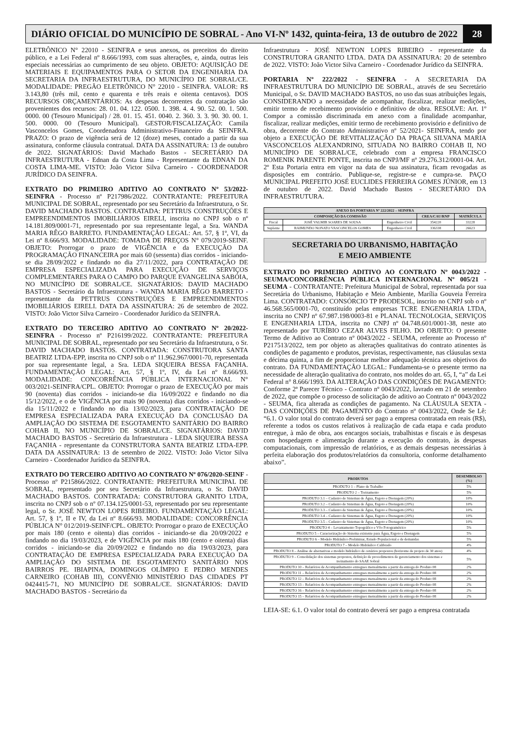DIÁRIO OFICIAL DO MUNICÍPIO DE SOBRAL - Ano VI-Nº 1432, quinta-feira, 13 de outubro de 2022
28
ELETRÔNICO N° 22010 - SEINFRA e seus anexos, os preceitos do direito público, e a Lei Federal nº 8.666/1993, com suas alterações, e, ainda, outras leis especiais necessárias ao cumprimento de seu objeto. OBJETO: AQUISIÇÃO DE MATERIAIS E EQUIPAMENTOS PARA O SETOR DA ENGENHARIA DA SECRETARIA DA INFRAESTRUTURA, DO MUNICÍPIO DE SOBRAL/CE. MODALIDADE: PREGÃO ELETRÔNICO N° 22010 - SEINFRA. VALOR: R$ 3.143,80 (três mil, cento e quarenta e três reais e oitenta centavos). DOS RECURSOS ORÇAMENTÁRIOS: As despesas decorrentes da contratação são provenientes dos recursos: 28. 01. 04. 122. 0500. 1. 398. 4. 4. 90. 52. 00. 1. 500. 0000. 00 (Tesouro Municipal) / 28. 01. 15. 451. 0040. 2. 360. 3. 3. 90. 30. 00. 1. 500. 0000. 00 (Tesouro Municipal). GESTOR/FISCALIZAÇÃO: Camila Vasconcelos Gomes, Coordenadora Administrativo-Financeiro da SEINFRA. PRAZO: O prazo de vigência será de 12 (doze) meses, contado a partir da sua assinatura, conforme cláusula contratual. DATA DA ASSINATURA: 13 de outubro de 2022. SIGNATÁRIOS: David Machado Bastos - SECRETÁRIO DA INFRAESTRUTURA - Ednan da Costa Lima - Representante da EDNAN DA COSTA LIMA-ME. VISTO: João Victor Silva Carneiro - COORDENADOR JURÍDICO DA SEINFRA.
EXTRATO DO PRIMEIRO ADITIVO AO CONTRATO Nº 53/2022-SEINFRA - Processo nº P217986/2022. CONTRATANTE: PREFEITURA MUNICIPAL DE SOBRAL, representado por seu Secretário da Infraestrutura, o Sr. DAVID MACHADO BASTOS. CONTRATADA: PETTRUS CONSTRUÇÕES E EMPREENDIMENTOS IMOBILIÁRIOS EIRELI, inscrita no CNPJ sob o nº 14.181.809/0001-71, representado por sua representante legal, a Sra. WANDA MARIA RÊGO BARRETO. FUNDAMENTAÇÃO LEGAL: Art. 57, § 1º, VI, da Lei nº 8.666/93. MODALIDADE: TOMADA DE PREÇOS N° 079/2019-SEINF. OBJETO: Prorrogar o prazo de VIGÊNCIA e da EXECUÇÃO DA PROGRAMAÇÃO FINANCEIRA por mais 60 (sessenta) dias corridos - iniciando-se dia 28/09/2022 e findando no dia 27/11/2022, para CONTRATAÇÃO DE EMPRESA ESPECIALIZADA PARA EXECUÇÃO DE SERVIÇOS COMPLEMENTARES PARA O CAMPO DO PARQUE EVANGELINA SABÓIA, NO MUNICÍPIO DE SOBRAL/CE. SIGNATÁRIOS: DAVID MACHADO BASTOS - Secretário da Infraestrutura - WANDA MARIA RÊGO BARRETO - representante da PETTRUS CONSTRUÇÕES E EMPREENDIMENTOS IMOBILIÁRIOS EIRELI. DATA DA ASSINATURA: 26 de setembro de 2022. VISTO: João Victor Silva Carneiro - Coordenador Jurídico da SEINFRA.
EXTRATO DO TERCEIRO ADITIVO AO CONTRATO Nº 20/2022-SEINFRA - Processo nº P216199/2022. CONTRATANTE: PREFEITURA MUNICIPAL DE SOBRAL, representado por seu Secretário da Infraestrutura, o Sr. DAVID MACHADO BASTOS. CONTRATADA: CONSTRUTORA SANTA BEATRIZ LTDA-EPP, inscrita no CNPJ sob o nº 11.962.967/0001-70, representada por sua representante legal, a Sra. LEDA SIQUEIRA BESSA FAÇANHA. FUNDAMENTAÇÃO LEGAL: Art. 57, § 1º, IV, da Lei nº 8.666/93. MODALIDADE: CONCORRÊNCIA PÚBLICA INTERNACIONAL N° 003/2021-SEINFRA/CPL. OBJETO: Prorrogar o prazo de EXECUÇÃO por mais 90 (noventa) dias corridos - iniciando-se dia 16/09/2022 e findando no dia 15/12/2022, e o de VIGÊNCIA por mais 90 (noventa) dias corridos - iniciando-se dia 15/11/2022 e findando no dia 13/02/2023, para CONTRATAÇÃO DE EMPRESA ESPECIALIZADA PARA EXECUÇÃO DA CONCLUSÃO DA AMPLIAÇÃO DO SISTEMA DE ESGOTAMENTO SANITÁRIO DO BAIRRO COHAB II, NO MUNICÍPIO DE SOBRAL/CE. SIGNATÁRIOS: DAVID MACHADO BASTOS - Secretário da Infraestrutura - LEDA SIQUEIRA BESSA FAÇANHA - representante da CONSTRUTORA SANTA BEATRIZ LTDA-EPP. DATA DA ASSINATURA: 13 de setembro de 2022. VISTO: João Victor Silva Carneiro - Coordenador Jurídico da SEINFRA.
EXTRATO DO TERCEIRO ADITIVO AO CONTRATO Nº 076/2020-SEINF - Processo nº P215866/2022. CONTRATANTE: PREFEITURA MUNICIPAL DE SOBRAL, representado por seu Secretário da Infraestrutura, o Sr. DAVID MACHADO BASTOS. CONTRATADA: CONSTRUTORA GRANITO LTDA, inscrita no CNPJ sob o nº 07.134.125/0001-53, representado por seu representante legal, o Sr. JOSÉ NEWTON LOPES RIBEIRO. FUNDAMENTAÇÃO LEGAL: Art. 57, § 1º, II e IV, da Lei nº 8.666/93. MODALIDADE: CONCORRÊNCIA PÚBLICA N° 012/2019-SEINF/CPL. OBJETO: Prorrogar o prazo de EXECUÇÃO por mais 180 (cento e oitenta) dias corridos - iniciando-se dia 20/09/2022 e findando no dia 19/03/2023, e de VIGÊNCIA por mais 180 (cento e oitenta) dias corridos - iniciando-se dia 20/09/2022 e findando no dia 19/03/2023, para CONTRATAÇÃO DE EMPRESA ESPECIALIZADA PARA EXECUÇÃO DA AMPLIAÇÃO DO SISTEMA DE ESGOTAMENTO SANITÁRIO NOS BAIRROS PE. IBIAPINA, DOMINGOS OLÍMPIO E PEDRO MENDES CARNEIRO (COHAB III), CONVÊNIO MINISTÉRIO DAS CIDADES PT 0424415-71, NO MUNICÍPIO DE SOBRAL/CE. SIGNATÁRIOS: DAVID MACHADO BASTOS - Secretário da
Infraestrutura - JOSÉ NEWTON LOPES RIBEIRO - representante da CONSTRUTORA GRANITO LTDA. DATA DA ASSINATURA: 20 de setembro de 2022. VISTO: João Victor Silva Carneiro - Coordenador Jurídico da SEINFRA.
PORTARIA Nº 222/2022 - SEINFRA - A SECRETARIA DA INFRAESTRUTURA DO MUNICÍPIO DE SOBRAL, através de seu Secretário Municipal, o Sr. DAVID MACHADO BASTOS, no uso das suas atribuições legais, CONSIDERANDO a necessidade de acompanhar, fiscalizar, realizar medições, emitir termo de recebimento provisório e definitivo de obra. RESOLVE: Art. 1º Compor a comissão discriminada em anexo com a finalidade acompanhar, fiscalizar, realizar medições, emitir termo de recebimento provisório e definitivo de obra, decorrente do Contrato Administrativo nº 52/2021- SEINFRA, tendo por objeto a EXECUÇÃO DE REVITALIZAÇÃO DA PRAÇA SILVANA MARIA VASCONCELOS ALEXANDRINO, SITUADA NO BAIRRO COHAB II, NO MUNICÍPIO DE SOBRAL/CE, celebrado com a empresa FRANCISCO ROMENIK PARENTE PONTE, inscrita no CNPJ/MF nº 29.276.312/0001-04. Art. 2º Esta Portaria entra em vigor na data de sua assinatura, ficam revogadas as disposições em contrário. Publique-se, registre-se e cumpra-se. PAÇO MUNICIPAL PREFEITO JOSÉ EUCLIDES FERREIRA GOMES JÚNIOR, em 13 de outubro de 2022. David Machado Bastos - SECRETÁRIO DA INFRAESTRUTURA.
| ANEXO DA PORTARIA Nº 222/2022 – SEINFRA | | | | |
| --- | --- | --- | --- | --- |
| COMPOSIÇÃO DA COMISSÃO | | | CREA/CAU/RNP | MATRÍCULA |
| Fiscal | JOSÉ VALMIR SOARES DE SOUSA | Engenheiro Civil | 354220 | 33228 |
| Suplente | RAIMUNDO NONATO VASCONCELOS GOMES | Engenheiro Civil | 336338 | 26623 |
SECRETARIA DO URBANISMO, HABITAÇÃO
E MEIO AMBIENTE
EXTRATO DO PRIMEIRO ADITIVO AO CONTRATO Nº 0043/2022 - SEUMA/CONCORRÊNCIA PÚBLICA INTERNACIONAL Nº 005/21 - SEUMA - CONTRATANTE: Prefeitura Municipal de Sobral, representada por sua Secretária do Urbanismo, Habitação e Meio Ambiente, Marília Gouveia Ferreira Lima. CONTRATADO: CONSÓRCIO TP PRODESOL, inscrito no CNPJ sob o nº 46.568.565/0001-70, constituído pelas empresas TCRE ENGENHARIA LTDA, inscrita no CNPJ nº 67.987.198/0003-81 e PLANAL TECNOLOGIA, SERVIÇOS E ENGENHARIA LTDA, inscrita no CNPJ nº 04.748.601/0001-38, neste ato representado por TURÍBIO CEZAR ALVES FILHO. DO OBJETO: O presente Termo de Aditivo ao Contrato nº 0043/2022 - SEUMA, referente ao Processo nº P217513/2022, tem por objeto as alterações qualitativas do contrato atinentes às condições de pagamento e produtos, previstas, respectivamente, nas cláusulas sexta e décima quinta, a fim de proporcionar melhor adequação técnica aos objetivos do contrato. DA FUNDAMENTAÇÃO LEGAL: Fundamenta-se o presente termo na necessidade de alteração qualitativa do contrato, nos moldes do art. 65, I, “a” da Lei Federal n° 8.666/1993. DA ALTERAÇÃO DAS CONDIÇÕES DE PAGAMENTO: Conforme 2ª Parecer Técnico - Contrato nº 0043/2022, lavrado em 21 de setembro de 2022, que compõe o processo de solicitação de aditivo ao Contrato nº 0043/2022 - SEUMA, fica alterada as condições de pagamento. Na CLÁUSULA SEXTA - DAS CONDIÇÕES DE PAGAMENTO do Contrato nº 0043/2022, Onde Se Lê: “6.1. O valor total do contrato deverá ser pago a empresa contratada em reais (R$), referente a todos os custos relativos à realização de cada etapa e cada produto entregue, à mão de obra, aos encargos sociais, trabalhistas e fiscais e às despesas com hospedagem e alimentação durante a execução do contrato, às despesas computacionais, com impressão de relatórios, e as demais despesas necessárias à perfeita elaboração dos produtos/relatórios da consultoria, conforme detalhamento abaixo”.
| PRODUTOS | DESEMBOLSO (%) |
| --- | --- |
| PRODUTO 1 – Plano de Trabalho | 5% |
| PRODUTO 2 – Treinamento | 5% |
| PRODUTO 3.1 – Cadastro de Sistemas de Água, Esgoto e Drenagem (20%) | 10% |
| PRODUTO 3.2 – Cadastro de Sistemas de Água, Esgoto e Drenagem (20%) | 10% |
| PRODUTO 3.3 – Cadastro de Sistemas de Água, Esgoto e Drenagem (20%) | 10% |
| PRODUTO 3.4 – Cadastro de Sistemas de Água, Esgoto e Drenagem (20%) | 10% |
| PRODUTO 3.5 – Cadastro de Sistemas de Água, Esgoto e Drenagem (20%) | 10% |
| PRODUTO 4 – Levantamento Topográfico e Vôo Fotogramétrico | 5% |
| PRODUTO 5 – Caracterização do Sistema existente para Água, Esgoto e Drenagem | 5% |
| PRODUTO 6 – Modelo Hidráulico Preliminar, Estudo Populacional e de demandas | 5% |
| PRODUTO 7 – Modelo Hidráulico Calibrado | 4% |
| PRODUTO 8 – Análise de alternativas e modelo hidráulico de cenários propostos (horizonte de projeto de 30 anos) | 4% |
| PRODUTO 9 – Consolidação dos sistemas propostos, definição de procedimentos de gerenciamento dos sistemas e treinamento do SAAE Sobral | 5% |
| PRODUTO 10 – Relatórios de Acompanhamento entregues mensalmente a partir da entrega do Produto 08 | 2% |
| PRODUTO 11 – Relatórios de Acompanhamento entregues mensalmente a partir da entrega do Produto 08 | 2% |
| PRODUTO 12 – Relatórios de Acompanhamento entregues mensalmente a partir da entrega do Produto 08 | 2% |
| PRODUTO 13 – Relatórios de Acompanhamento entregues mensalmente a partir da entrega do Produto 08 | 2% |
| PRODUTO 16 – Relatórios de Acompanhamento entregues mensalmente a partir da entrega do Produto 08 | 2% |
| PRODUTO 15 – Relatórios de Acompanhamento entregues mensalmente a partir da entrega do Produto 08 | 2% |
LEIA-SE: 6.1. O valor total do contrato deverá ser pago a empresa contratada